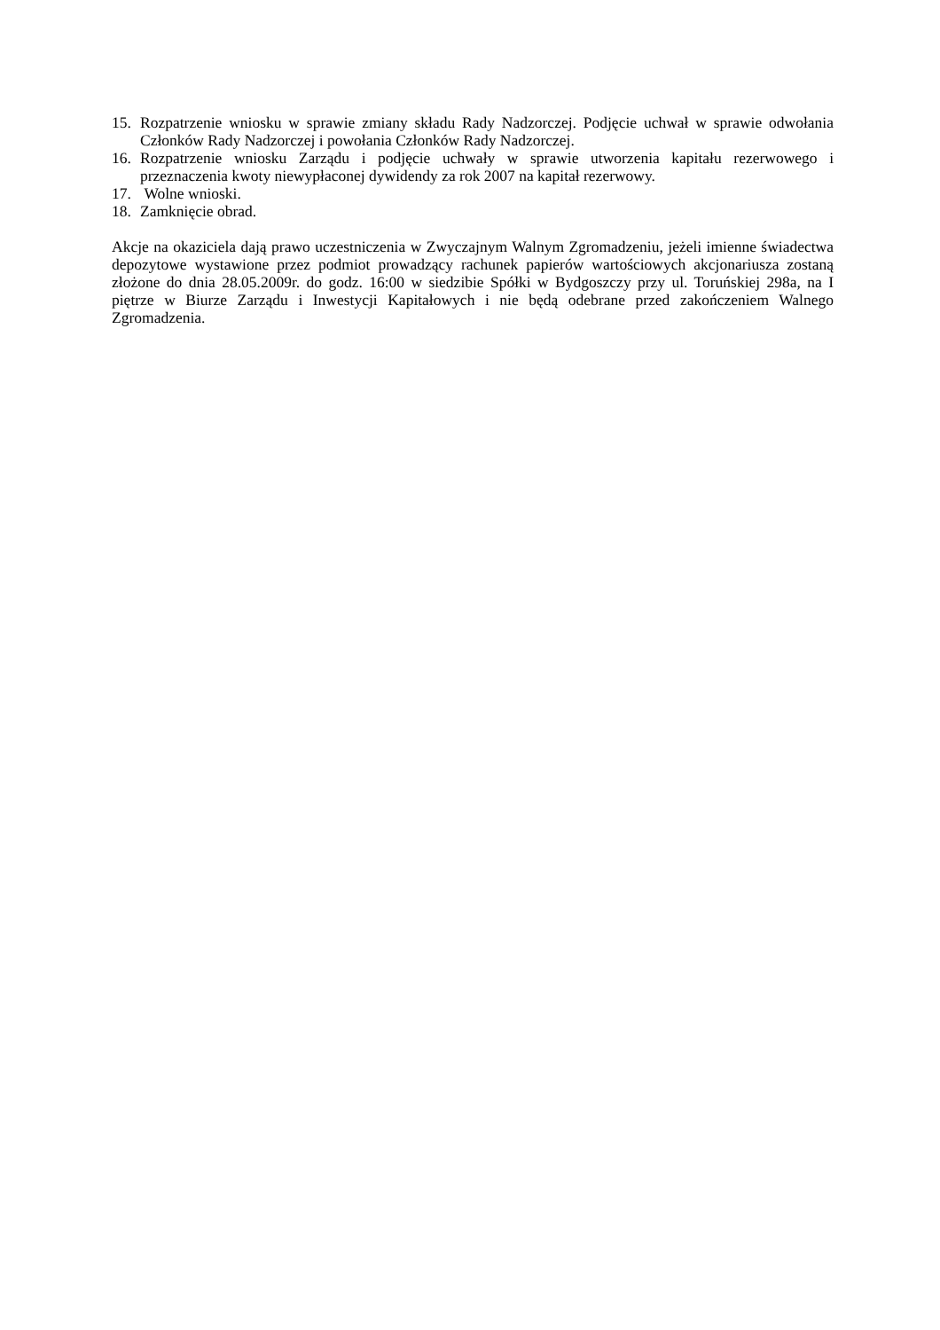15. Rozpatrzenie wniosku w sprawie zmiany składu Rady Nadzorczej. Podjęcie uchwał w sprawie odwołania Członków Rady Nadzorczej i powołania Członków Rady Nadzorczej.
16. Rozpatrzenie wniosku Zarządu i podjęcie uchwały w sprawie utworzenia kapitału rezerwowego i przeznaczenia kwoty niewypłaconej dywidendy za rok 2007 na kapitał rezerwowy.
17. Wolne wnioski.
18. Zamknięcie obrad.
Akcje na okaziciela dają prawo uczestniczenia w Zwyczajnym Walnym Zgromadzeniu, jeżeli imienne świadectwa depozytowe wystawione przez podmiot prowadzący rachunek papierów wartościowych akcjonariusza zostaną złożone do dnia 28.05.2009r. do godz. 16:00 w siedzibie Spółki w Bydgoszczy przy ul. Toruńskiej 298a, na I piętrze w Biurze Zarządu i Inwestycji Kapitałowych i nie będą odebrane przed zakończeniem Walnego Zgromadzenia.